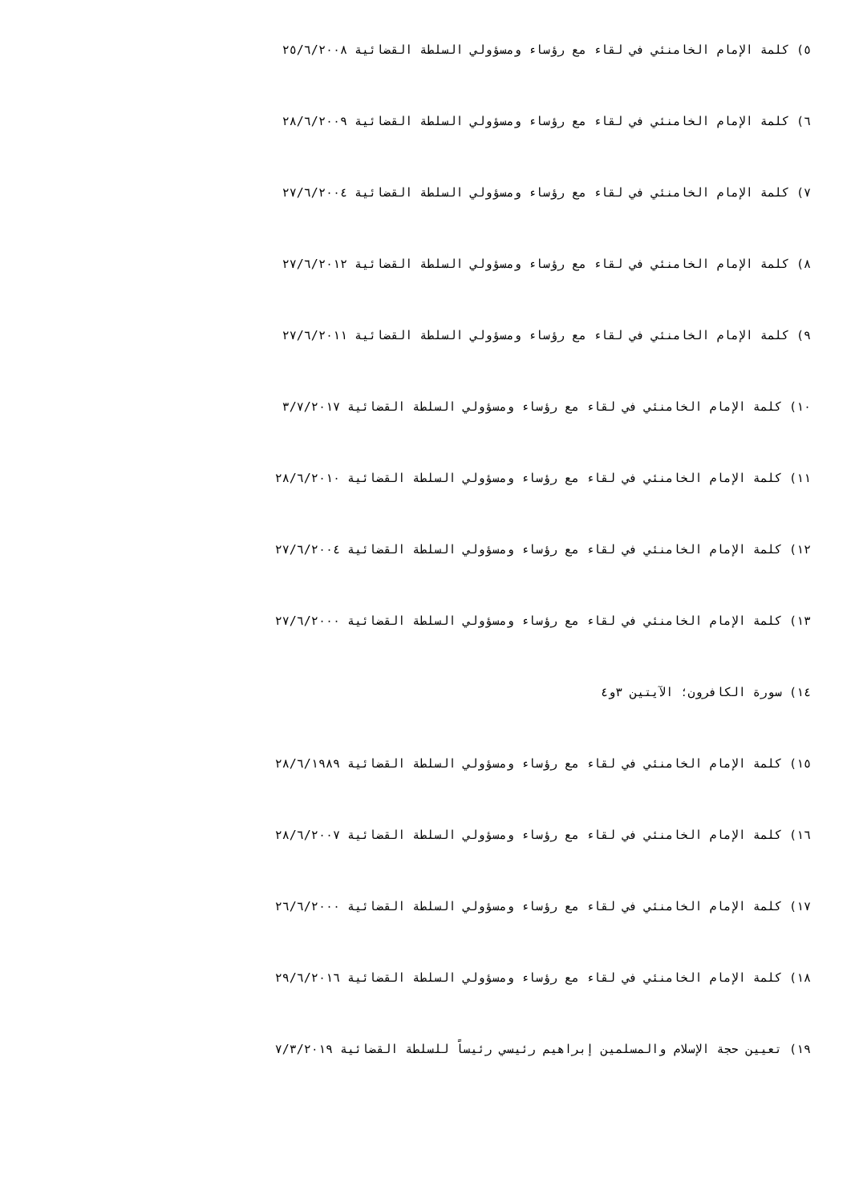٥) كلمة الإمام الخامنئي في لقاء مع رؤساء ومسؤولي السلطة القضائية ٢٥/٦/٢٠٠٨
٦) كلمة الإمام الخامنئي في لقاء مع رؤساء ومسؤولي السلطة القضائية ٢٨/٦/٢٠٠٩
٧) كلمة الإمام الخامنئي في لقاء مع رؤساء ومسؤولي السلطة القضائية ٢٧/٦/٢٠٠٤
٨) كلمة الإمام الخامنئي في لقاء مع رؤساء ومسؤولي السلطة القضائية ٢٧/٦/٢٠١٢
٩) كلمة الإمام الخامنئي في لقاء مع رؤساء ومسؤولي السلطة القضائية ٢٧/٦/٢٠١١
١٠) كلمة الإمام الخامنئي في لقاء مع رؤساء ومسؤولي السلطة القضائية ٣/٧/٢٠١٧
١١) كلمة الإمام الخامنئي في لقاء مع رؤساء ومسؤولي السلطة القضائية ٢٨/٦/٢٠١٠
١٢) كلمة الإمام الخامنئي في لقاء مع رؤساء ومسؤولي السلطة القضائية ٢٧/٦/٢٠٠٤
١٣) كلمة الإمام الخامنئي في لقاء مع رؤساء ومسؤولي السلطة القضائية ٢٧/٦/٢٠٠٠
١٤) سورة الكافرون؛ الآيتين ٣و٤
١٥) كلمة الإمام الخامنئي في لقاء مع رؤساء ومسؤولي السلطة القضائية ٢٨/٦/١٩٨٩
١٦) كلمة الإمام الخامنئي في لقاء مع رؤساء ومسؤولي السلطة القضائية ٢٨/٦/٢٠٠٧
١٧) كلمة الإمام الخامنئي في لقاء مع رؤساء ومسؤولي السلطة القضائية ٢٦/٦/٢٠٠٠
١٨) كلمة الإمام الخامنئي في لقاء مع رؤساء ومسؤولي السلطة القضائية ٢٩/٦/٢٠١٦
١٩) تعيين حجة الإسلام والمسلمين إبراهيم رئيسي رئيساً للسلطة القضائية ٧/٣/٢٠١٩